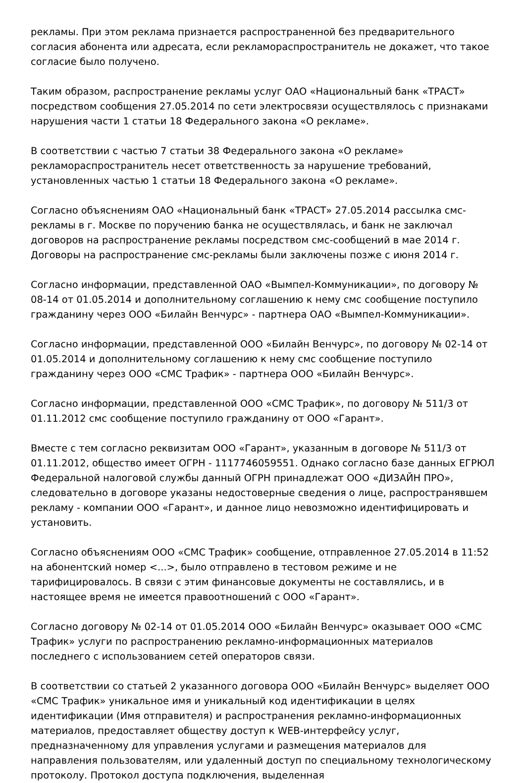рекламы. При этом реклама признается распространенной без предварительного согласия абонента или адресата, если рекламораспространитель не докажет, что такое согласие было получено.
Таким образом, распространение рекламы услуг ОАО «Национальный банк «ТРАСТ» посредством сообщения 27.05.2014 по сети электросвязи осуществлялось с признаками нарушения части 1 статьи 18 Федерального закона «О рекламе».
В соответствии с частью 7 статьи 38 Федерального закона «О рекламе» рекламораспространитель несет ответственность за нарушение требований, установленных частью 1 статьи 18 Федерального закона «О рекламе».
Согласно объяснениям ОАО «Национальный банк «ТРАСТ» 27.05.2014 рассылка смс-рекламы в г. Москве по поручению банка не осуществлялась, и банк не заключал договоров на распространение рекламы посредством смс-сообщений в мае 2014 г. Договоры на распространение смс-рекламы были заключены позже с июня 2014 г.
Согласно информации, представленной ОАО «Вымпел-Коммуникации», по договору № 08-14 от 01.05.2014 и дополнительному соглашению к нему смс сообщение поступило гражданину через ООО «Билайн Венчурс» - партнера ОАО «Вымпел-Коммуникации».
Согласно информации, представленной ООО «Билайн Венчурс», по договору № 02-14 от 01.05.2014 и дополнительному соглашению к нему смс сообщение поступило гражданину через ООО «СМС Трафик» - партнера ООО «Билайн Венчурс».
Согласно информации, представленной ООО «СМС Трафик», по договору № 511/3 от 01.11.2012 смс сообщение поступило гражданину от ООО «Гарант».
Вместе с тем согласно реквизитам ООО «Гарант», указанным в договоре № 511/3 от 01.11.2012, общество имеет ОГРН - 1117746059551. Однако согласно базе данных ЕГРЮЛ Федеральной налоговой службы данный ОГРН принадлежат ООО «ДИЗАЙН ПРО», следовательно в договоре указаны недостоверные сведения о лице, распространявшем рекламу - компании ООО «Гарант», и данное лицо невозможно идентифицировать и установить.
Согласно объяснениям ООО «СМС Трафик» сообщение, отправленное 27.05.2014 в 11:52 на абонентский номер <...>, было отправлено в тестовом режиме и не тарифицировалось. В связи с этим финансовые документы не составлялись, и в настоящее время не имеется правоотношений с ООО «Гарант».
Согласно договору № 02-14 от 01.05.2014 ООО «Билайн Венчурс» оказывает ООО «СМС Трафик» услуги по распространению рекламно-информационных материалов последнего с использованием сетей операторов связи.
В соответствии со статьей 2 указанного договора ООО «Билайн Венчурс» выделяет ООО «СМС Трафик» уникальное имя и уникальный код идентификации в целях идентификации (Имя отправителя) и распространения рекламно-информационных материалов, предоставляет обществу доступ к WEB-интерфейсу услуг, предназначенному для управления услугами и размещения материалов для направления пользователям, или удаленный доступ по специальному технологическому протоколу. Протокол доступа подключения, выделенная